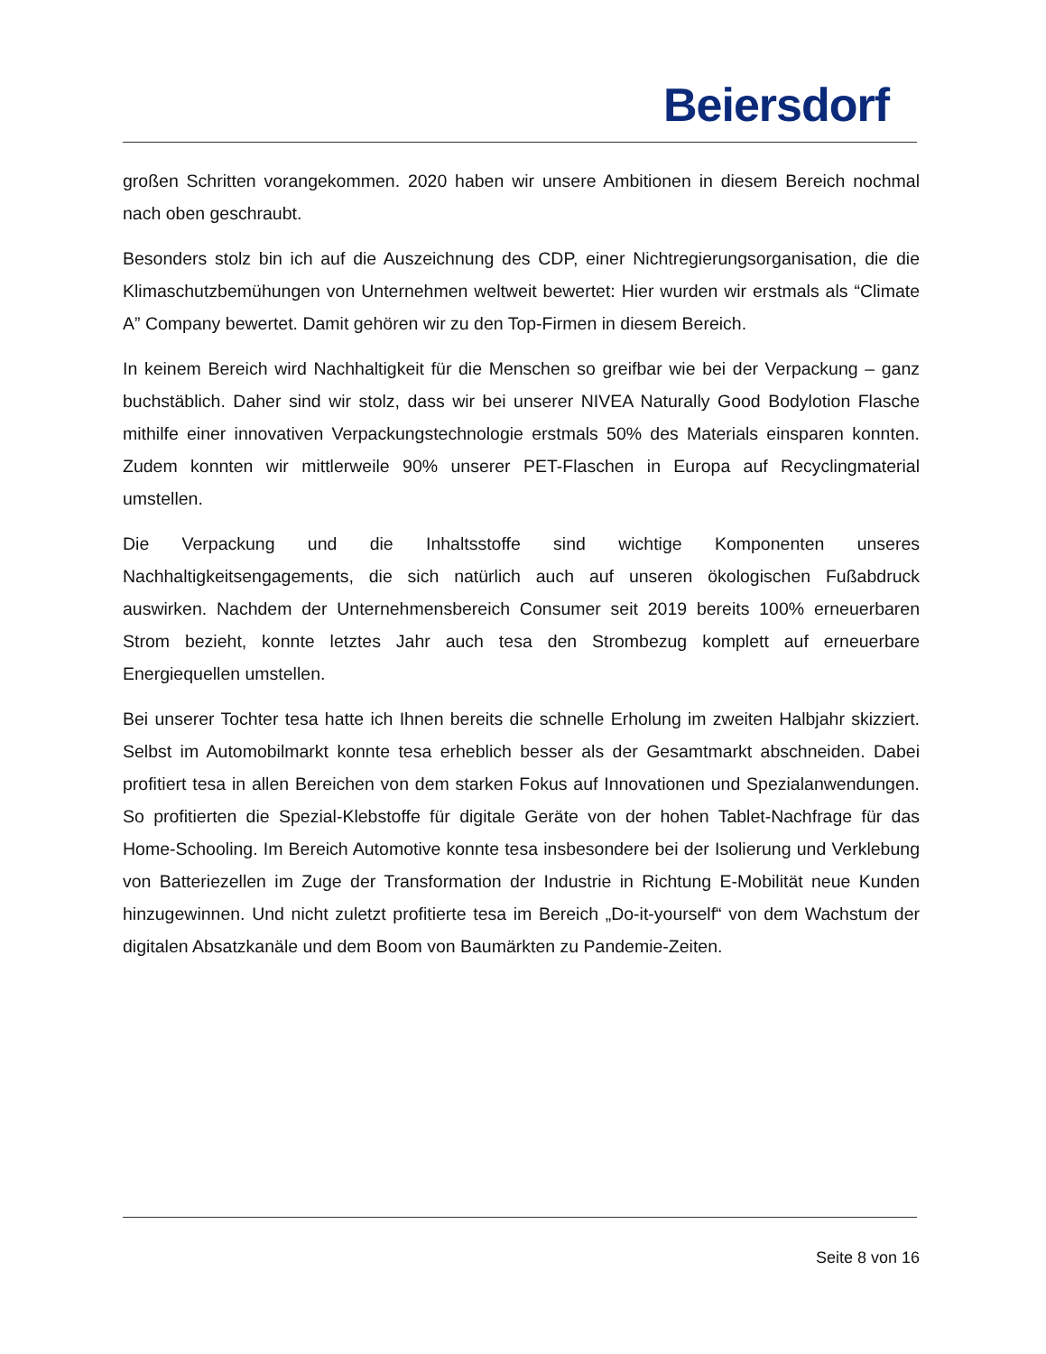Beiersdorf
großen Schritten vorangekommen. 2020 haben wir unsere Ambitionen in diesem Bereich nochmal nach oben geschraubt.
Besonders stolz bin ich auf die Auszeichnung des CDP, einer Nichtregierungsorganisation, die die Klimaschutzbemühungen von Unternehmen weltweit bewertet: Hier wurden wir erstmals als “Climate A” Company bewertet. Damit gehören wir zu den Top-Firmen in diesem Bereich.
In keinem Bereich wird Nachhaltigkeit für die Menschen so greifbar wie bei der Verpackung – ganz buchstäblich. Daher sind wir stolz, dass wir bei unserer NIVEA Naturally Good Bodylotion Flasche mithilfe einer innovativen Verpackungstechnologie erstmals 50% des Materials einsparen konnten. Zudem konnten wir mittlerweile 90% unserer PET-Flaschen in Europa auf Recyclingmaterial umstellen.
Die Verpackung und die Inhaltsstoffe sind wichtige Komponenten unseres Nachhaltigkeitsengagements, die sich natürlich auch auf unseren ökologischen Fußabdruck auswirken. Nachdem der Unternehmensbereich Consumer seit 2019 bereits 100% erneuerbaren Strom bezieht, konnte letztes Jahr auch tesa den Strombezug komplett auf erneuerbare Energiequellen umstellen.
Bei unserer Tochter tesa hatte ich Ihnen bereits die schnelle Erholung im zweiten Halbjahr skizziert. Selbst im Automobilmarkt konnte tesa erheblich besser als der Gesamtmarkt abschneiden. Dabei profitiert tesa in allen Bereichen von dem starken Fokus auf Innovationen und Spezialanwendungen. So profitierten die Spezial-Klebstoffe für digitale Geräte von der hohen Tablet-Nachfrage für das Home-Schooling. Im Bereich Automotive konnte tesa insbesondere bei der Isolierung und Verklebung von Batteriezellen im Zuge der Transformation der Industrie in Richtung E-Mobilität neue Kunden hinzugewinnen. Und nicht zuletzt profitierte tesa im Bereich „Do-it-yourself“ von dem Wachstum der digitalen Absatzkanäle und dem Boom von Baumärkten zu Pandemie-Zeiten.
Seite 8 von 16